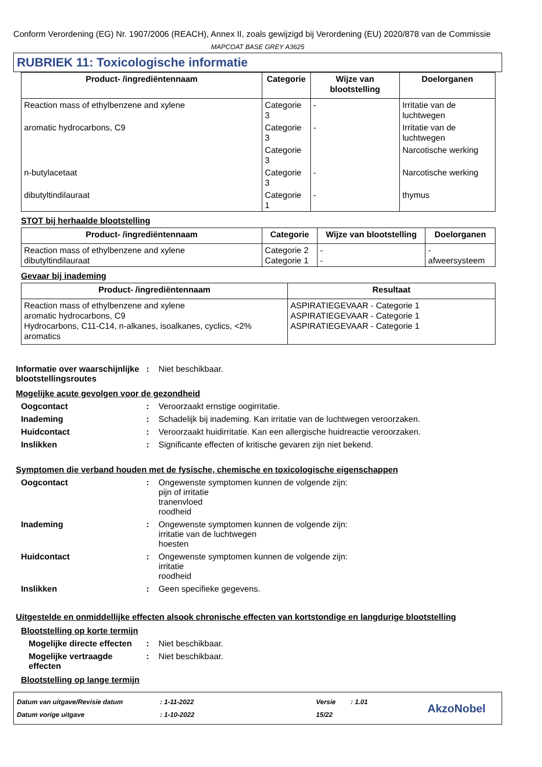Conform Verordening (EG) Nr. 1907/2006 (REACH), Annex II, zoals gewijzigd bij Verordening (EU) 2020/878 van de Commissie
MAPCOAT BASE GREY A3625
RUBRIEK 11: Toxicologische informatie
| Product- /ingrediëntennaam | Categorie | Wijze van blootstelling | Doelorganen |
| --- | --- | --- | --- |
| Reaction mass of ethylbenzene and xylene | Categorie 3 | - | Irritatie van de luchtwegen |
| aromatic hydrocarbons, C9 | Categorie 3 | - | Irritatie van de luchtwegen |
| | Categorie 3 | | Narcotische werking |
| n-butylacetaat | Categorie 3 | - | Narcotische werking |
| dibutyltindilauraat | Categorie 1 | - | thymus |
STOT bij herhaalde blootstelling
| Product- /ingrediëntennaam | Categorie | Wijze van blootstelling | Doelorganen |
| --- | --- | --- | --- |
| Reaction mass of ethylbenzene and xylene dibutyltindilauraat | Categorie 2 Categorie 1 | - - | - afweersysteem |
Gevaar bij inademing
| Product- /ingrediëntennaam | Resultaat |
| --- | --- |
| Reaction mass of ethylbenzene and xylene aromatic hydrocarbons, C9 Hydrocarbons, C11-C14, n-alkanes, isoalkanes, cyclics, <2% aromatics | ASPIRATIEGEVAAR - Categorie 1 ASPIRATIEGEVAAR - Categorie 1 ASPIRATIEGEVAAR - Categorie 1 |
Informatie over waarschijnlijke blootstellingsroutes
: Niet beschikbaar.
Mogelijke acute gevolgen voor de gezondheid
Oogcontact : Veroorzaakt ernstige oogirritatie.
Inademing : Schadelijk bij inademing. Kan irritatie van de luchtwegen veroorzaken.
Huidcontact : Veroorzaakt huidirritatie. Kan een allergische huidreactie veroorzaken.
Inslikken : Significante effecten of kritische gevaren zijn niet bekend.
Symptomen die verband houden met de fysische, chemische en toxicologische eigenschappen
Oogcontact : Ongewenste symptomen kunnen de volgende zijn:
pijn of irritatie
tranenvloed
roodheid
Inademing : Ongewenste symptomen kunnen de volgende zijn:
irritatie van de luchtwegen
hoesten
Huidcontact : Ongewenste symptomen kunnen de volgende zijn:
irritatie
roodheid
Inslikken : Geen specifieke gegevens.
Uitgestelde en onmiddellijke effecten alsook chronische effecten van kortstondige en langdurige blootstelling
Blootstelling op korte termijn
Mogelijke directe effecten
: Niet beschikbaar.
Mogelijke vertraagde effecten
: Niet beschikbaar.
Blootstelling op lange termijn
Datum van uitgave/Revisie datum
Datum vorige uitgave
: 1-11-2022
: 1-10-2022
Versie
15/22
: 1.01
AkzoNobel